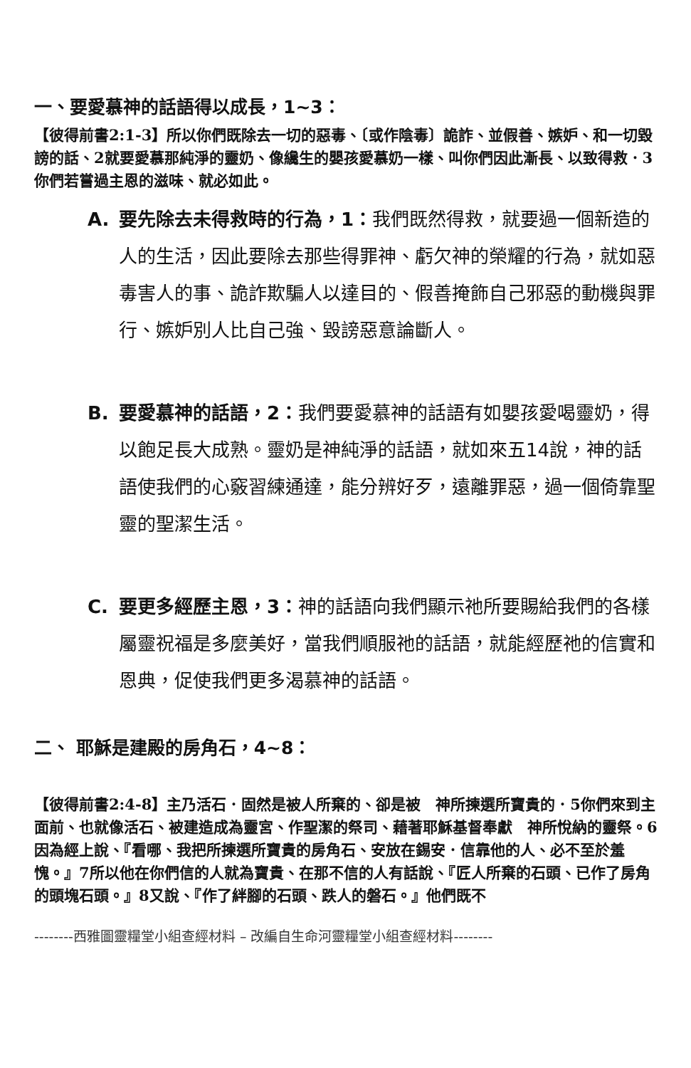一、要愛慕神的話語得以成長，1~3：
【彼得前書2:1-3】所以你們既除去一切的惡毒、〔或作陰毒〕詭詐、並假善、嫉妒、和一切毀謗的話、2就要愛慕那純淨的靈奶、像纔生的嬰孩愛慕奶一樣、叫你們因此漸長、以致得救．3你們若嘗過主恩的滋味、就必如此。
A. 要先除去未得救時的行為，1：我們既然得救，就要過一個新造的人的生活，因此要除去那些得罪神、虧欠神的榮耀的行為，就如惡毒害人的事、詭詐欺騙人以達目的、假善掩飾自己邪惡的動機與罪行、嫉妒別人比自己強、毀謗惡意論斷人。
B. 要愛慕神的話語，2：我們要愛慕神的話語有如嬰孩愛喝靈奶，得以飽足長大成熟。靈奶是神純淨的話語，就如來五14說，神的話語使我們的心竅習練通達，能分辨好歹，遠離罪惡，過一個倚靠聖靈的聖潔生活。
C. 要更多經歷主恩，3：神的話語向我們顯示祂所要賜給我們的各樣屬靈祝福是多麼美好，當我們順服祂的話語，就能經歷祂的信實和恩典，促使我們更多渴慕神的話語。
二、 耶穌是建殿的房角石，4~8：
【彼得前書2:4-8】主乃活石．固然是被人所棄的、卻是被　神所揀選所寶貴的．5你們來到主面前、也就像活石、被建造成為靈宮、作聖潔的祭司、藉著耶穌基督奉獻　神所悅納的靈祭。6因為經上說、『看哪、我把所揀選所寶貴的房角石、安放在錫安．信靠他的人、必不至於羞愧。』7所以他在你們信的人就為寶貴、在那不信的人有話說、『匠人所棄的石頭、已作了房角的頭塊石頭。』8又說、『作了絆腳的石頭、跌人的磐石。』他們既不
--------西雅圖靈糧堂小組查經材料 – 改編自生命河靈糧堂小組查經材料--------